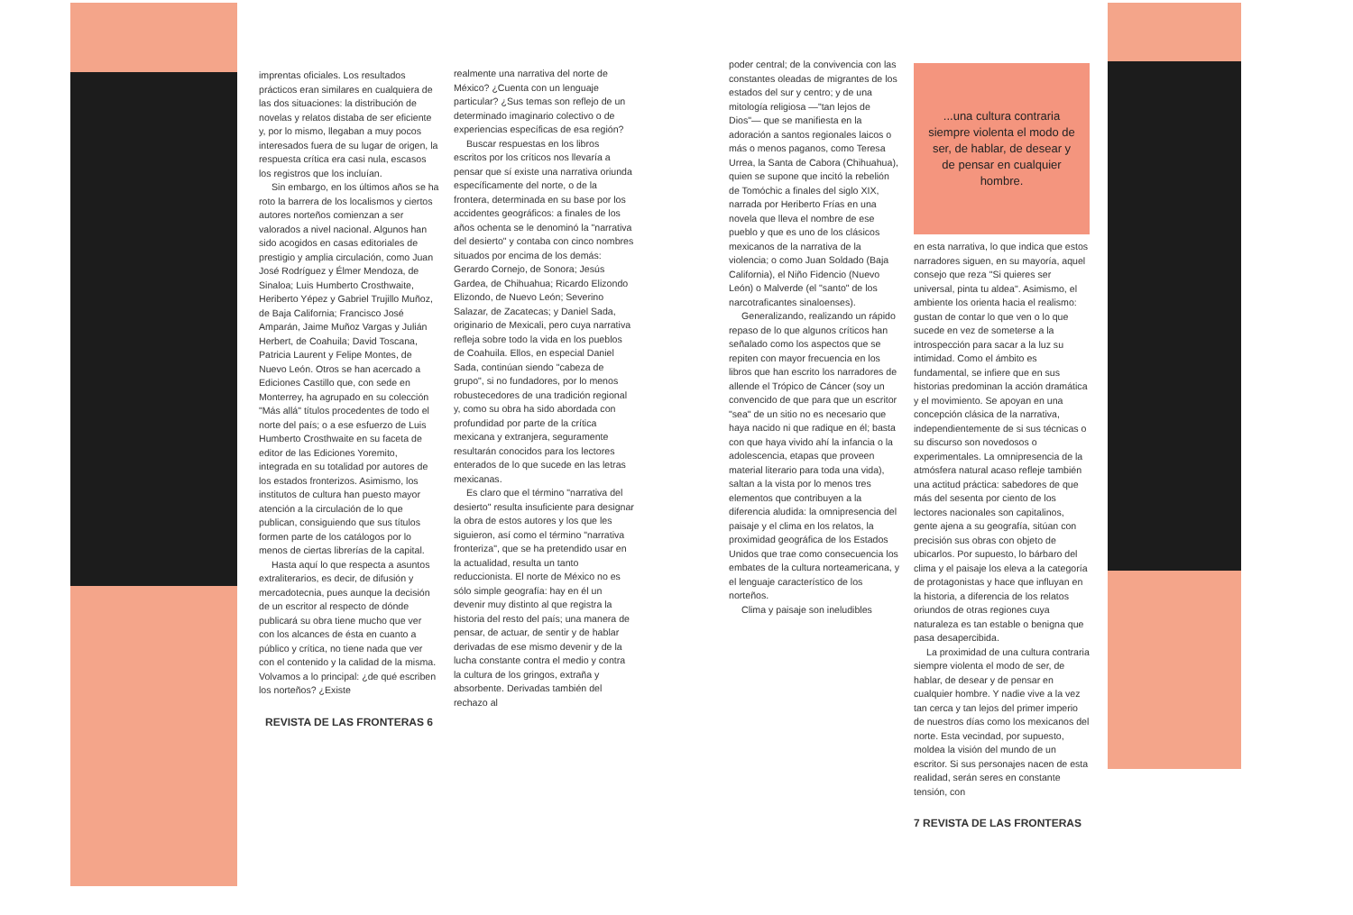imprentas oficiales. Los resultados prácticos eran similares en cualquiera de las dos situaciones: la distribución de novelas y relatos distaba de ser eficiente y, por lo mismo, llegaban a muy pocos interesados fuera de su lugar de origen, la respuesta crítica era casi nula, escasos los registros que los incluían.
Sin embargo, en los últimos años se ha roto la barrera de los localismos y ciertos autores norteños comienzan a ser valorados a nivel nacional. Algunos han sido acogidos en casas editoriales de prestigio y amplia circulación, como Juan José Rodríguez y Élmer Mendoza, de Sinaloa; Luis Humberto Crosthwaite, Heriberto Yépez y Gabriel Trujillo Muñoz, de Baja California; Francisco José Amparán, Jaime Muñoz Vargas y Julián Herbert, de Coahuila; David Toscana, Patricia Laurent y Felipe Montes, de Nuevo León. Otros se han acercado a Ediciones Castillo que, con sede en Monterrey, ha agrupado en su colección "Más allá" títulos procedentes de todo el norte del país; o a ese esfuerzo de Luis Humberto Crosthwaite en su faceta de editor de las Ediciones Yoremito, integrada en su totalidad por autores de los estados fronterizos. Asimismo, los institutos de cultura han puesto mayor atención a la circulación de lo que publican, consiguiendo que sus títulos formen parte de los catálogos por lo menos de ciertas librerías de la capital.
Hasta aquí lo que respecta a asuntos extraliterarios, es decir, de difusión y mercadotecnia, pues aunque la decisión de un escritor al respecto de dónde publicará su obra tiene mucho que ver con los alcances de ésta en cuanto a público y crítica, no tiene nada que ver con el contenido y la calidad de la misma. Volvamos a lo principal: ¿de qué escriben los norteños? ¿Existe
REVISTA DE LAS FRONTERAS 6
realmente una narrativa del norte de México? ¿Cuenta con un lenguaje particular? ¿Sus temas son reflejo de un determinado imaginario colectivo o de experiencias específicas de esa región?
Buscar respuestas en los libros escritos por los críticos nos llevaría a pensar que sí existe una narrativa oriunda específicamente del norte, o de la frontera, determinada en su base por los accidentes geográficos: a finales de los años ochenta se le denominó la "narrativa del desierto" y contaba con cinco nombres situados por encima de los demás: Gerardo Cornejo, de Sonora; Jesús Gardea, de Chihuahua; Ricardo Elizondo Elizondo, de Nuevo León; Severino Salazar, de Zacatecas; y Daniel Sada, originario de Mexicali, pero cuya narrativa refleja sobre todo la vida en los pueblos de Coahuila. Ellos, en especial Daniel Sada, continúan siendo "cabeza de grupo", si no fundadores, por lo menos robustecedores de una tradición regional y, como su obra ha sido abordada con profundidad por parte de la crítica mexicana y extranjera, seguramente resultarán conocidos para los lectores enterados de lo que sucede en las letras mexicanas.
Es claro que el término "narrativa del desierto" resulta insuficiente para designar la obra de estos autores y los que les siguieron, así como el término "narrativa fronteriza", que se ha pretendido usar en la actualidad, resulta un tanto reduccionista. El norte de México no es sólo simple geografía: hay en él un devenir muy distinto al que registra la historia del resto del país; una manera de pensar, de actuar, de sentir y de hablar derivadas de ese mismo devenir y de la lucha constante contra el medio y contra la cultura de los gringos, extraña y absorbente. Derivadas también del rechazo al
poder central; de la convivencia con las constantes oleadas de migrantes de los estados del sur y centro; y de una mitología religiosa —"tan lejos de Dios"— que se manifiesta en la adoración a santos regionales laicos o más o menos paganos, como Teresa Urrea, la Santa de Cabora (Chihuahua), quien se supone que incitó la rebelión de Tomóchic a finales del siglo XIX, narrada por Heriberto Frías en una novela que lleva el nombre de ese pueblo y que es uno de los clásicos mexicanos de la narrativa de la violencia; o como Juan Soldado (Baja California), el Niño Fidencio (Nuevo León) o Malverde (el "santo" de los narcotraficantes sinaloenses).
Generalizando, realizando un rápido repaso de lo que algunos críticos han señalado como los aspectos que se repiten con mayor frecuencia en los libros que han escrito los narradores de allende el Trópico de Cáncer (soy un convencido de que para que un escritor "sea" de un sitio no es necesario que haya nacido ni que radique en él; basta con que haya vivido ahí la infancia o la adolescencia, etapas que proveen material literario para toda una vida), saltan a la vista por lo menos tres elementos que contribuyen a la diferencia aludida: la omnipresencia del paisaje y el clima en los relatos, la proximidad geográfica de los Estados Unidos que trae como consecuencia los embates de la cultura norteamericana, y el lenguaje característico de los norteños.
Clima y paisaje son ineludibles
...una cultura contraria siempre violenta el modo de ser, de hablar, de desear y de pensar en cualquier hombre.
en esta narrativa, lo que indica que estos narradores siguen, en su mayoría, aquel consejo que reza "Si quieres ser universal, pinta tu aldea". Asimismo, el ambiente los orienta hacia el realismo: gustan de contar lo que ven o lo que sucede en vez de someterse a la introspección para sacar a la luz su intimidad. Como el ámbito es fundamental, se infiere que en sus historias predominan la acción dramática y el movimiento. Se apoyan en una concepción clásica de la narrativa, independientemente de si sus técnicas o su discurso son novedosos o experimentales. La omnipresencia de la atmósfera natural acaso refleje también una actitud práctica: sabedores de que más del sesenta por ciento de los lectores nacionales son capitalinos, gente ajena a su geografía, sitúan con precisión sus obras con objeto de ubicarlos. Por supuesto, lo bárbaro del clima y el paisaje los eleva a la categoría de protagonistas y hace que influyan en la historia, a diferencia de los relatos oriundos de otras regiones cuya naturaleza es tan estable o benigna que pasa desapercibida.
La proximidad de una cultura contraria siempre violenta el modo de ser, de hablar, de desear y de pensar en cualquier hombre. Y nadie vive a la vez tan cerca y tan lejos del primer imperio de nuestros días como los mexicanos del norte. Esta vecindad, por supuesto, moldea la visión del mundo de un escritor. Si sus personajes nacen de esta realidad, serán seres en constante tensión, con
7 REVISTA DE LAS FRONTERAS